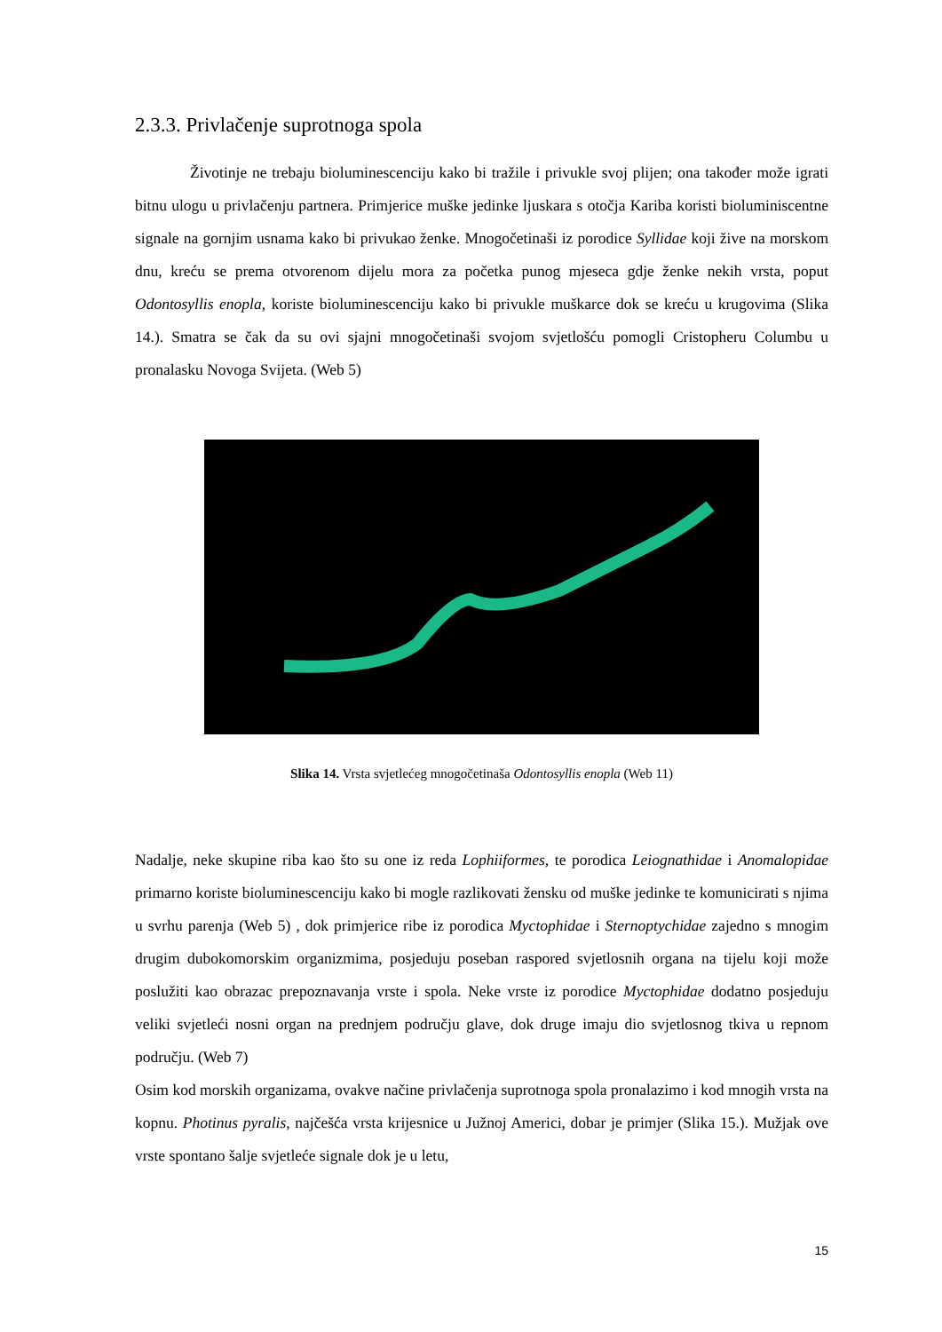2.3.3. Privlačenje suprotnoga spola
Životinje ne trebaju bioluminescenciju kako bi tražile i privukle svoj plijen; ona također može igrati bitnu ulogu u privlačenju partnera. Primjerice muške jedinke ljuskara s otočja Kariba koristi bioluminiscentne signale na gornjim usnama kako bi privukao ženke. Mnogočetinaši iz porodice Syllidae koji žive na morskom dnu, kreću se prema otvorenom dijelu mora za početka punog mjeseca gdje ženke nekih vrsta, poput Odontosyllis enopla, koriste bioluminescenciju kako bi privukle muškarce dok se kreću u krugovima (Slika 14.). Smatra se čak da su ovi sjajni mnogočetinaši svojom svjetlošću pomogli Cristopheru Columbu u pronalasku Novoga Svijeta. (Web 5)
Slika 14. Vrsta svjetlećeg mnogočetinaša Odontosyllis enopla (Web 11)
Nadalje, neke skupine riba kao što su one iz reda Lophiiformes, te porodica Leiognathidae i Anomalopidae primarno koriste bioluminescenciju kako bi mogle razlikovati žensku od muške jedinke te komunicirati s njima u svrhu parenja (Web 5) , dok primjerice ribe iz porodica Myctophidae i Sternoptychidae zajedno s mnogim drugim dubokomorskim organizmima, posjeduju poseban raspored svjetlosnih organa na tijelu koji može poslužiti kao obrazac prepoznavanja vrste i spola. Neke vrste iz porodice Myctophidae dodatno posjeduju veliki svjetleći nosni organ na prednjem području glave, dok druge imaju dio svjetlosnog tkiva u repnom području. (Web 7)
Osim kod morskih organizama, ovakve načine privlačenja suprotnoga spola pronalazimo i kod mnogih vrsta na kopnu. Photinus pyralis, najčešća vrsta krijesnice u Južnoj Americi, dobar je primjer (Slika 15.). Mužjak ove vrste spontano šalje svjetleće signale dok je u letu,
15